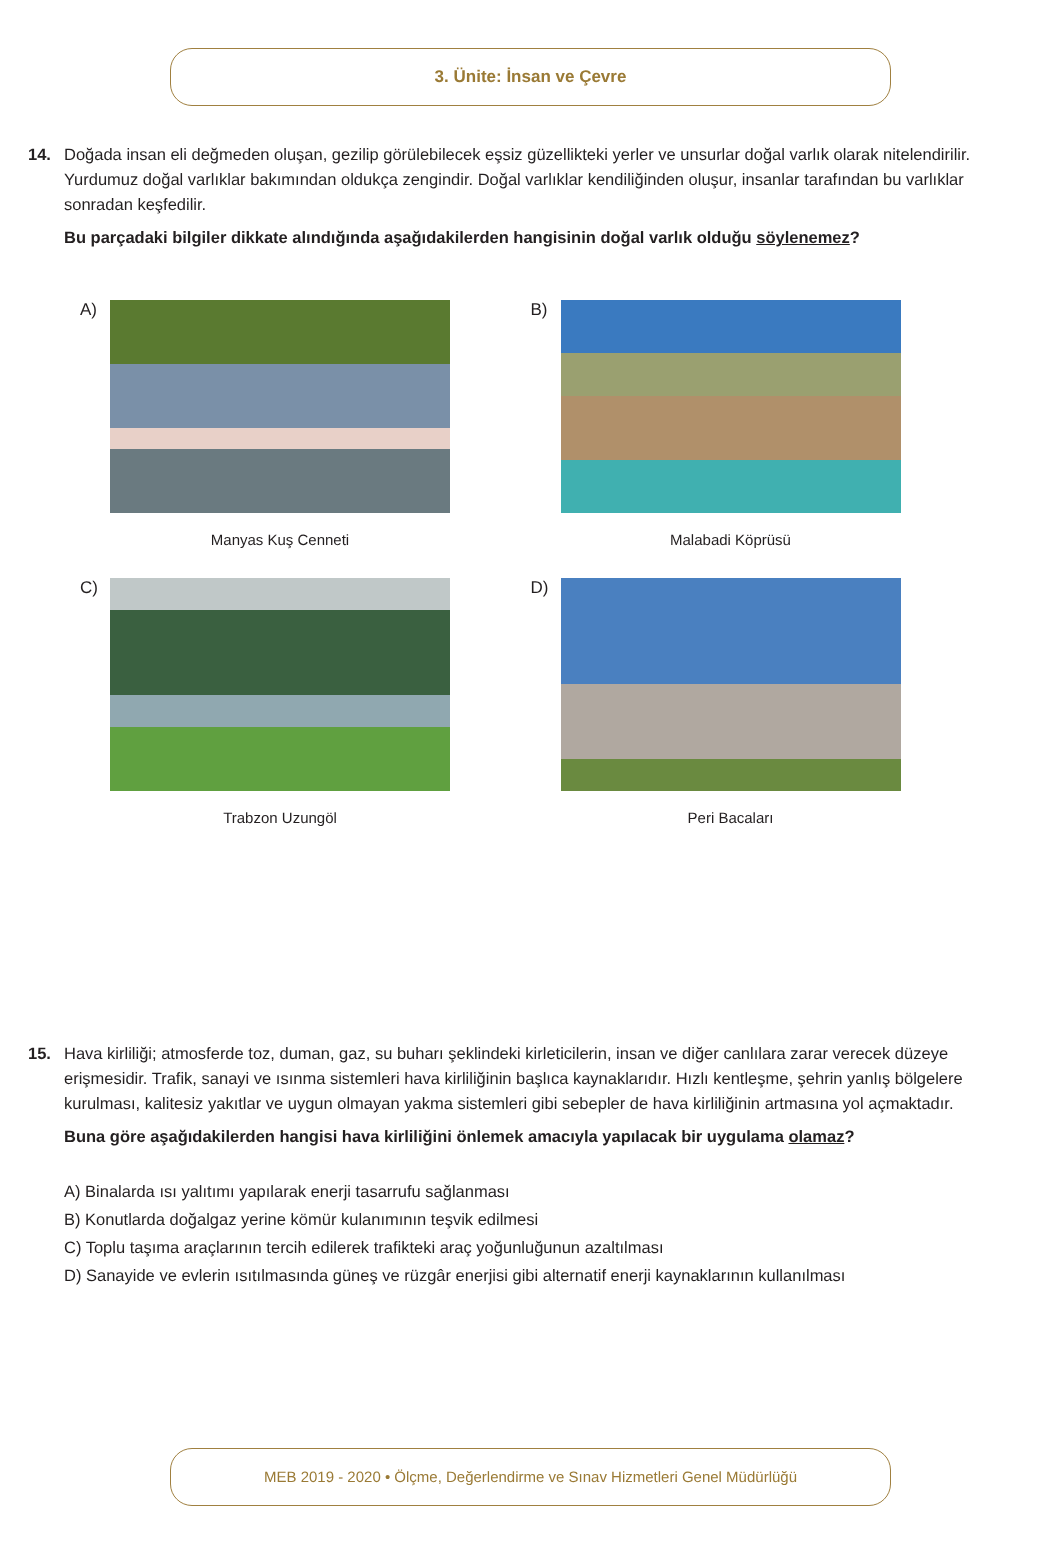3. Ünite: İnsan ve Çevre
14. Doğada insan eli değmeden oluşan, gezilip görülebilecek eşsiz güzellikteki yerler ve unsurlar doğal varlık olarak nitelendirilir. Yurdumuz doğal varlıklar bakımından oldukça zengindir. Doğal varlıklar kendiliğinden oluşur, insanlar tarafından bu varlıklar sonradan keşfedilir.
Bu parçadaki bilgiler dikkate alındığında aşağıdakilerden hangisinin doğal varlık olduğu söylenemez?
A)
Manyas Kuş Cenneti
B)
Malabadi Köprüsü
C)
Trabzon Uzungöl
D)
Peri Bacaları
15. Hava kirliliği; atmosferde toz, duman, gaz, su buharı şeklindeki kirleticilerin, insan ve diğer canlılara zarar verecek düzeye erişmesidir. Trafik, sanayi ve ısınma sistemleri hava kirliliğinin başlıca kaynaklarıdır. Hızlı kentleşme, şehrin yanlış bölgelere kurulması, kalitesiz yakıtlar ve uygun olmayan yakma sistemleri gibi sebepler de hava kirliliğinin artmasına yol açmaktadır.
Buna göre aşağıdakilerden hangisi hava kirliliğini önlemek amacıyla yapılacak bir uygulama olamaz?
A) Binalarda ısı yalıtımı yapılarak enerji tasarrufu sağlanması
B) Konutlarda doğalgaz yerine kömür kulanımının teşvik edilmesi
C) Toplu taşıma araçlarının tercih edilerek trafikteki araç yoğunluğunun azaltılması
D) Sanayide ve evlerin ısıtılmasında güneş ve rüzgâr enerjisi gibi alternatif enerji kaynaklarının kullanılması
MEB 2019 - 2020 • Ölçme, Değerlendirme ve Sınav Hizmetleri Genel Müdürlüğü